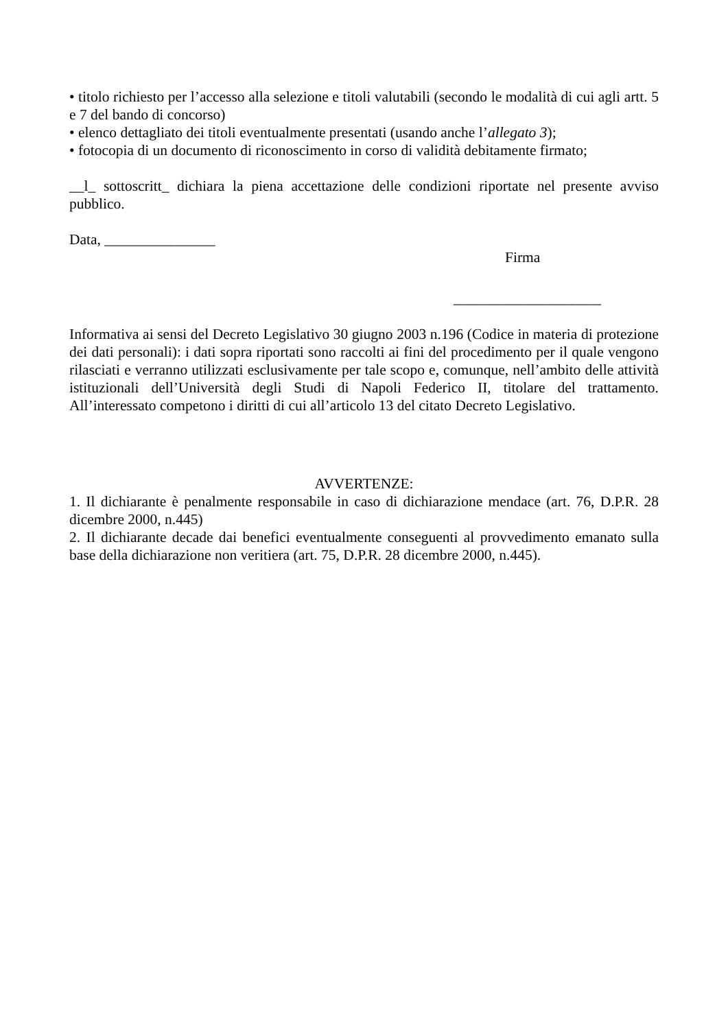• titolo richiesto per l’accesso alla selezione e titoli valutabili (secondo le modalità di cui agli artt. 5 e 7 del bando di concorso)
• elenco dettagliato dei titoli eventualmente presentati (usando anche l’allegato 3);
• fotocopia di un documento di riconoscimento in corso di validità debitamente firmato;
__l_ sottoscritt_ dichiara la piena accettazione delle condizioni riportate nel presente avviso pubblico.
Data, _______________
Firma
____________________
Informativa ai sensi del Decreto Legislativo 30 giugno 2003 n.196 (Codice in materia di protezione dei dati personali): i dati sopra riportati sono raccolti ai fini del procedimento per il quale vengono rilasciati e verranno utilizzati esclusivamente per tale scopo e, comunque, nell’ambito delle attività istituzionali dell’Università degli Studi di Napoli Federico II, titolare del trattamento. All’interessato competono i diritti di cui all’articolo 13 del citato Decreto Legislativo.
AVVERTENZE:
1. Il dichiarante è penalmente responsabile in caso di dichiarazione mendace (art. 76, D.P.R. 28 dicembre 2000, n.445)
2. Il dichiarante decade dai benefici eventualmente conseguenti al provvedimento emanato sulla base della dichiarazione non veritiera (art. 75, D.P.R. 28 dicembre 2000, n.445).